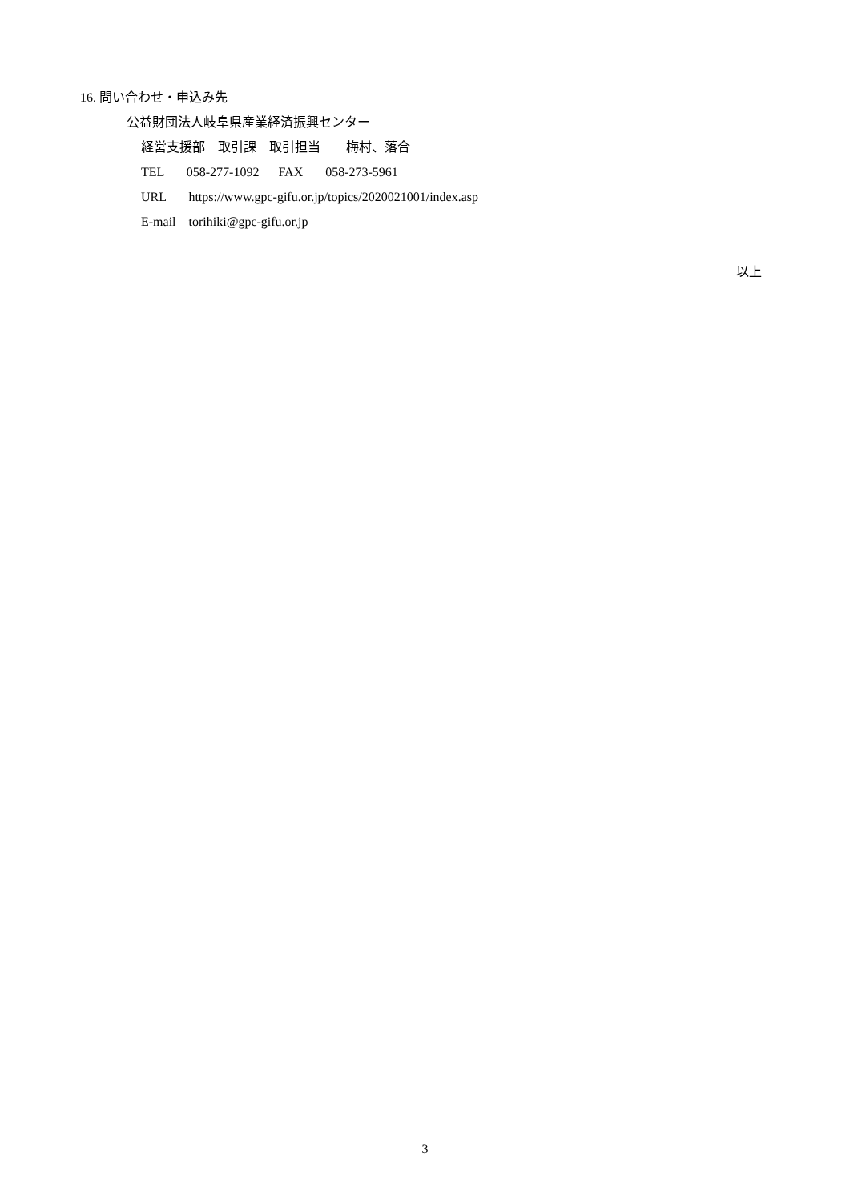16. 問い合わせ・申込み先
公益財団法人岐阜県産業経済振興センター
経営支援部　取引課　取引担当　　梅村、落合
TEL 058-277-1092 FAX 058-273-5961
URL https://www.gpc-gifu.or.jp/topics/2020021001/index.asp
E-mail torihiki@gpc-gifu.or.jp
以上
3